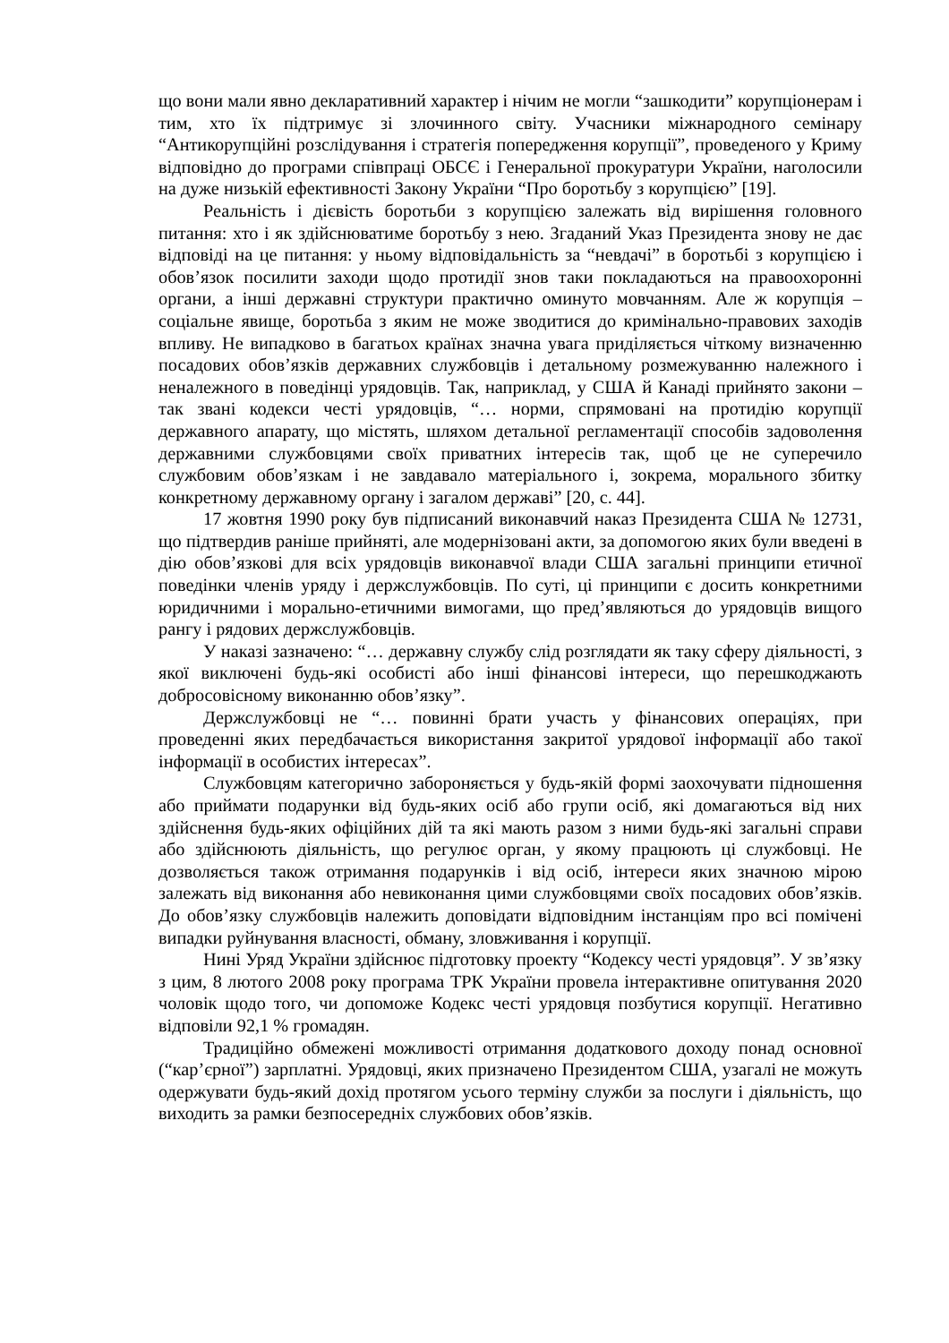що вони мали явно декларативний характер і нічим не могли “зашкодити” корупціонерам і тим, хто їх підтримує зі злочинного світу. Учасники міжнародного семінару “Антикорупційні розслідування і стратегія попередження корупції”, проведеного у Криму відповідно до програми співпраці ОБСЄ і Генеральної прокуратури України, наголосили на дуже низькій ефективності Закону України “Про боротьбу з корупцією” [19].
Реальність і дієвість боротьби з корупцією залежать від вирішення головного питання: хто і як здійснюватиме боротьбу з нею. Згаданий Указ Президента знову не дає відповіді на це питання: у ньому відповідальність за “невдачі” в боротьбі з корупцією і обов’язок посилити заходи щодо протидії знов таки покладаються на правоохоронні органи, а інші державні структури практично оминуто мовчанням. Але ж корупція – соціальне явище, боротьба з яким не може зводитися до кримінально-правових заходів впливу. Не випадково в багатьох країнах значна увага приділяється чіткому визначенню посадових обов’язків державних службовців і детальному розмежуванню належного і неналежного в поведінці урядовців. Так, наприклад, у США й Канаді прийнято закони – так звані кодекси честі урядовців, “… норми, спрямовані на протидію корупції державного апарату, що містять, шляхом детальної регламентації способів задоволення державними службовцями своїх приватних інтересів так, щоб це не суперечило службовим обов’язкам і не завдавало матеріального і, зокрема, морального збитку конкретному державному органу і загалом державі” [20, с. 44].
17 жовтня 1990 року був підписаний виконавчий наказ Президента США № 12731, що підтвердив раніше прийняті, але модернізовані акти, за допомогою яких були введені в дію обов’язкові для всіх урядовців виконавчої влади США загальні принципи етичної поведінки членів уряду і держслужбовців. По суті, ці принципи є досить конкретними юридичними і морально-етичними вимогами, що пред’являються до урядовців вищого рангу і рядових держслужбовців.
У наказі зазначено: “… державну службу слід розглядати як таку сферу діяльності, з якої виключені будь-які особисті або інші фінансові інтереси, що перешкоджають добросовісному виконанню обов’язку”.
Держслужбовці не “… повинні брати участь у фінансових операціях, при проведенні яких передбачається використання закритої урядової інформації або такої інформації в особистих інтересах”.
Службовцям категорично забороняється у будь-якій формі заохочувати підношення або приймати подарунки від будь-яких осіб або групи осіб, які домагаються від них здійснення будь-яких офіційних дій та які мають разом з ними будь-які загальні справи або здійснюють діяльність, що регулює орган, у якому працюють ці службовці. Не дозволяється також отримання подарунків і від осіб, інтереси яких значною мірою залежать від виконання або невиконання цими службовцями своїх посадових обов’язків. До обов’язку службовців належить доповідати відповідним інстанціям про всі помічені випадки руйнування власності, обману, зловживання і корупції.
Нині Уряд України здійснює підготовку проекту “Кодексу честі урядовця”. У зв’язку з цим, 8 лютого 2008 року програма ТРК України провела інтерактивне опитування 2020 чоловік щодо того, чи допоможе Кодекс честі урядовця позбутися корупції. Негативно відповіли 92,1 % громадян.
Традиційно обмежені можливості отримання додаткового доходу понад основної (“кар’єрної”) зарплатні. Урядовці, яких призначено Президентом США, узагалі не можуть одержувати будь-який дохід протягом усього терміну служби за послуги і діяльність, що виходить за рамки безпосередніх службових обов’язків.